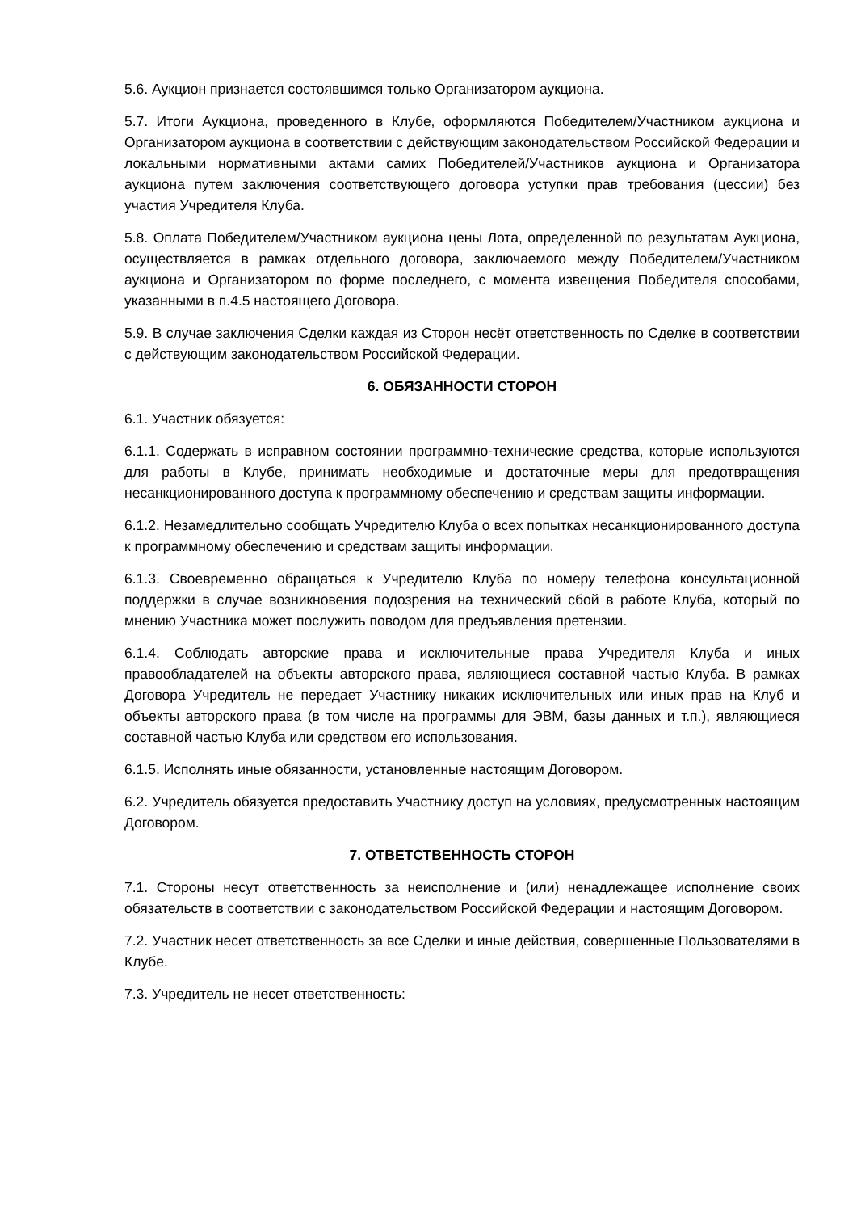5.6. Аукцион признается состоявшимся только Организатором аукциона.
5.7. Итоги Аукциона, проведенного в Клубе, оформляются Победителем/Участником аукциона и Организатором аукциона в соответствии с действующим законодательством Российской Федерации и локальными нормативными актами самих Победителей/Участников аукциона и Организатора аукциона путем заключения соответствующего договора уступки прав требования (цессии) без участия Учредителя Клуба.
5.8. Оплата Победителем/Участником аукциона цены Лота, определенной по результатам Аукциона, осуществляется в рамках отдельного договора, заключаемого между Победителем/Участником аукциона и Организатором по форме последнего, с момента извещения Победителя способами, указанными в п.4.5 настоящего Договора.
5.9. В случае заключения Сделки каждая из Сторон несёт ответственность по Сделке в соответствии с действующим законодательством Российской Федерации.
6. ОБЯЗАННОСТИ СТОРОН
6.1. Участник обязуется:
6.1.1. Содержать в исправном состоянии программно-технические средства, которые используются для работы в Клубе, принимать необходимые и достаточные меры для предотвращения несанкционированного доступа к программному обеспечению и средствам защиты информации.
6.1.2. Незамедлительно сообщать Учредителю Клуба о всех попытках несанкционированного доступа к программному обеспечению и средствам защиты информации.
6.1.3. Своевременно обращаться к Учредителю Клуба по номеру телефона консультационной поддержки в случае возникновения подозрения на технический сбой в работе Клуба, который по мнению Участника может послужить поводом для предъявления претензии.
6.1.4. Соблюдать авторские права и исключительные права Учредителя Клуба и иных правообладателей на объекты авторского права, являющиеся составной частью Клуба. В рамках Договора Учредитель не передает Участнику никаких исключительных или иных прав на Клуб и объекты авторского права (в том числе на программы для ЭВМ, базы данных и т.п.), являющиеся составной частью Клуба или средством его использования.
6.1.5. Исполнять иные обязанности, установленные настоящим Договором.
6.2. Учредитель обязуется предоставить Участнику доступ на условиях, предусмотренных настоящим Договором.
7. ОТВЕТСТВЕННОСТЬ СТОРОН
7.1. Стороны несут ответственность за неисполнение и (или) ненадлежащее исполнение своих обязательств в соответствии с законодательством Российской Федерации и настоящим Договором.
7.2. Участник несет ответственность за все Сделки и иные действия, совершенные Пользователями в Клубе.
7.3. Учредитель не несет ответственность: